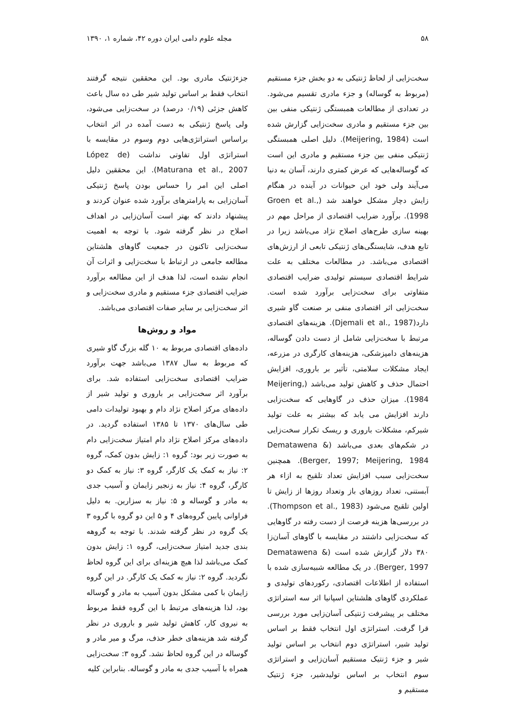۵۸ مجله علوم دامی ایران دوره ۴۲، شماره ۱، ۱۳۹۰
سخت‌زایی از لحاظ ژنتیکی به دو بخش جزء مستقیم (مربوط به گوساله) و جزء مادری تقسیم می‌شود. در تعدادی از مطالعات همبستگی ژنتیکی منفی بین بین جزء مستقیم و مادری سخت‌زایی گزارش شده است (Meijering, 1984). دلیل اصلی همبستگی ژنتیکی منفی بین جزء مستقیم و مادری این است که گوساله‌هایی که عرض کمتری دارند، آسان به دنیا می‌آیند ولی خود این حیوانات در آینده در هنگام زایش دچار مشکل خواهند شد (Groen et al., 1998). برآورد ضرایب اقتصادی از مراحل مهم در بهینه سازی طرح‌های اصلاح نژاد می‌باشد زیرا در تابع هدف، شایستگی‌های ژنتیکی تابعی از ارزش‌های اقتصادی می‌باشد. در مطالعات مختلف به علت شرایط اقتصادی سیستم تولیدی ضرایب اقتصادی متفاوتی برای سخت‌زایی برآورد شده است. سخت‌زایی اثر اقتصادی منفی بر صنعت گاو شیری دارد(Djemali et al., 1987). هزینه‌های اقتصادی مرتبط با سخت‌زایی شامل از دست دادن گوساله، هزینه‌های دامپزشکی، هزینه‌های کارگری در مزرعه، ایجاد مشکلات سلامتی، تأثیر بر باروری، افزایش احتمال حذف و کاهش تولید می‌باشد (Meijering, 1984). میزان حذف در گاوهایی که سخت‌زایی دارند افزایش می یابد که بیشتر به علت تولید شیرکم، مشکلات باروری و ریسک تکرار سخت‌زایی در شکم‌های بعدی می‌باشد (Dematawena & Berger, 1997; Meijering, 1984). همچنین سخت‌زایی سبب افزایش تعداد تلقیح به ازاء هر آبستنی، تعداد روزهای باز وتعداد روزها از زایش تا اولین تلقیح می‌شود (Thompson et al., 1983). در بررسی‌ها هزینه فرصت از دست رفته در گاوهایی که سخت‌زایی داشتند در مقایسه با گاوهای آسان‌زا ۳۸۰ دلار گزارش شده است (Dematawena & Berger, 1997). در یک مطالعه شبیه‌سازی شده با استفاده از اطلاعات اقتصادی، رکوردهای تولیدی و عملکردی گاوهای هلشتاین اسپانیا اثر سه استراتژی مختلف بر پیشرفت ژنتیکی آسان‌زایی مورد بررسی قرا گرفت. استراتژی اول انتخاب فقط بر اساس تولید شیر، استراتژی دوم انتخاب بر اساس تولید شیر و جزء ژنتیک مستقیم آسان‌زایی و استراتژی سوم انتخاب بر اساس تولیدشیر، جزء ژنتیک مستقیم و
جزءژنتیک مادری بود. این محققین نتیجه گرفتند انتخاب فقط بر اساس تولید شیر طی ده سال باعث کاهش جزئی (۰/۱۹ درصد) در سخت‌زایی می‌شود، ولی پاسخ ژنتیکی به دست آمده در اثر انتخاب براساس استراتژی‌هایی دوم وسوم در مقایسه با استراتژی اول تفاوتی نداشت (López de Maturana et al., 2007). این محققین دلیل اصلی این امر را حساس بودن پاسخ ژنتیکی آسان‌زایی به پارامترهای برآورد شده عنوان کردند و پیشنهاد دادند که بهتر است آسان‌زایی در اهداف اصلاح در نظر گرفته شود. با توجه به اهمیت سخت‌زایی تاکنون در جمعیت گاوهای هلشتاین مطالعه جامعی در ارتباط با سخت‌زایی و اثرات آن انجام نشده است، لذا هدف از این مطالعه برآورد ضرایب اقتصادی جزء مستقیم و مادری سخت‌زایی و اثر سخت‌زایی بر سایر صفات اقتصادی می‌باشد.
مواد و روش‌ها
داده‌های اقتصادی مربوط به ۱۰ گله بزرگ گاو شیری که مربوط به سال ۱۳۸۷ می‌باشد جهت برآورد ضرایب اقتصادی سخت‌زایی استفاده شد. برای برآورد اثر سخت‌زایی بر باروری و تولید شیر از داده‌های مرکز اصلاح نژاد دام و بهبود تولیدات دامی طی سال‌های ۱۳۷۰ تا ۱۳۸۵ استفاده گردید. در داده‌های مرکز اصلاح نژاد دام امتیاز سخت‌زایی دام به صورت زیر بود: گروه ۱: زایش بدون کمک، گروه ۲: نیاز به کمک یک کارگر، گروه ۳: نیاز به کمک دو کارگر، گروه ۴: نیاز به زنجیر زایمان و آسیب جدی به مادر و گوساله و ۵: نیاز به سزارین. به دلیل فراوانی پایین گروه‌های ۴ و ۵ این دو گروه با گروه ۳ یک گروه در نظر گرفته شدند. با توجه به گروهه بندی جدید امتیاز سخت‌زایی، گروه ۱: زایش بدون کمک می‌باشد لذا هیچ هزینه‌ای برای این گروه لحاظ نگردید. گروه ۲: نیاز به کمک یک کارگر. در این گروه زایمان با کمی مشکل بدون آسیب به مادر و گوساله بود، لذا هزینه‌های مرتبط با این گروه فقط مربوط به نیروی کار، کاهش تولید شیر و باروری در نظر گرفته شد هزینه‌های خطر حذف، مرگ و میر مادر و گوساله در این گروه لحاظ نشد. گروه ۳: سخت‌زایی همراه با آسیب جدی به مادر و گوساله. بنابراین کلیه